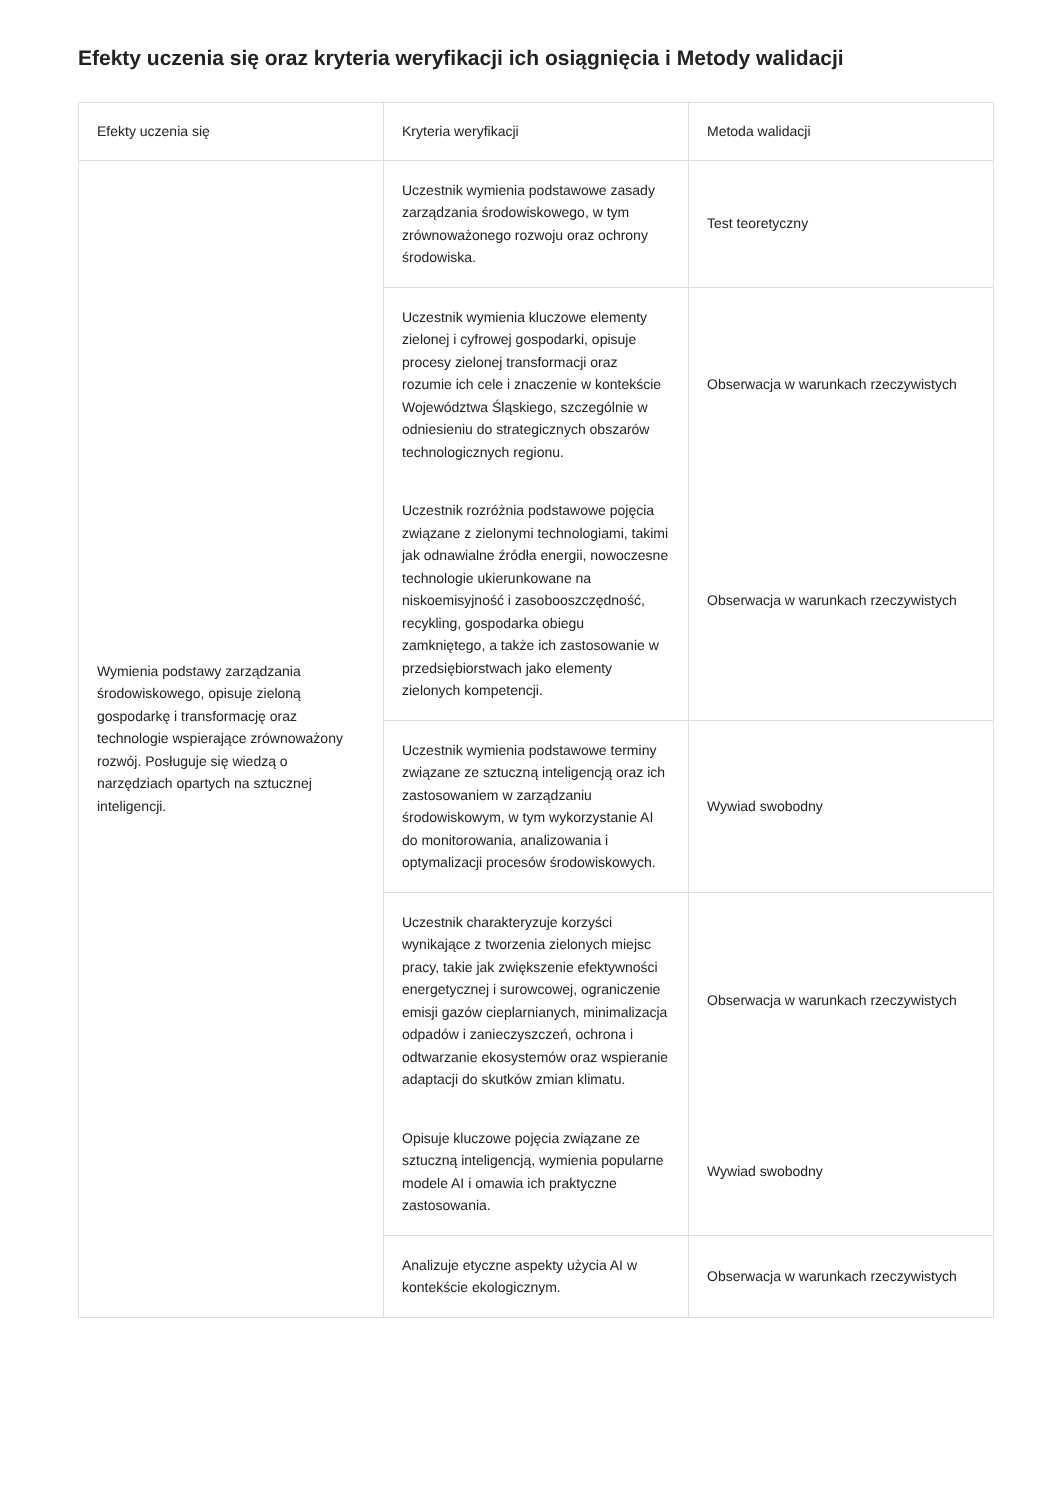Efekty uczenia się oraz kryteria weryfikacji ich osiągnięcia i Metody walidacji
| Efekty uczenia się | Kryteria weryfikacji | Metoda walidacji |
| --- | --- | --- |
| Wymienia podstawy zarządzania środowiskowego, opisuje zieloną gospodarkę i transformację oraz technologie wspierające zrównoważony rozwój. Posługuje się wiedzą o narzędziach opartych na sztucznej inteligencji. | Uczestnik wymienia podstawowe zasady zarządzania środowiskowego, w tym zrównoważonego rozwoju oraz ochrony środowiska. | Test teoretyczny |
| | Uczestnik wymienia kluczowe elementy zielonej i cyfrowej gospodarki, opisuje procesy zielonej transformacji oraz rozumie ich cele i znaczenie w kontekście Województwa Śląskiego, szczególnie w odniesieniu do strategicznych obszarów technologicznych regionu. | Obserwacja w warunkach rzeczywistych |
| | Uczestnik rozróżnia podstawowe pojęcia związane z zielonymi technologiami, takimi jak odnawialne źródła energii, nowoczesne technologie ukierunkowane na niskoemisyjność i zasobooszczędność, recykling, gospodarka obiegu zamkniętego, a także ich zastosowanie w przedsiębiorstwach jako elementy zielonych kompetencji. | Obserwacja w warunkach rzeczywistych |
| | Uczestnik wymienia podstawowe terminy związane ze sztuczną inteligencją oraz ich zastosowaniem w zarządzaniu środowiskowym, w tym wykorzystanie AI do monitorowania, analizowania i optymalizacji procesów środowiskowych. | Wywiad swobodny |
| | Uczestnik charakteryzuje korzyści wynikające z tworzenia zielonych miejsc pracy, takie jak zwiększenie efektywności energetycznej i surowcowej, ograniczenie emisji gazów cieplarnianych, minimalizacja odpadów i zanieczyszczeń, ochrona i odtwarzanie ekosystemów oraz wspieranie adaptacji do skutków zmian klimatu. | Obserwacja w warunkach rzeczywistych |
| | Opisuje kluczowe pojęcia związane ze sztuczną inteligencją, wymienia popularne modele AI i omawia ich praktyczne zastosowania. | Wywiad swobodny |
| | Analizuje etyczne aspekty użycia AI w kontekście ekologicznym. | Obserwacja w warunkach rzeczywistych |